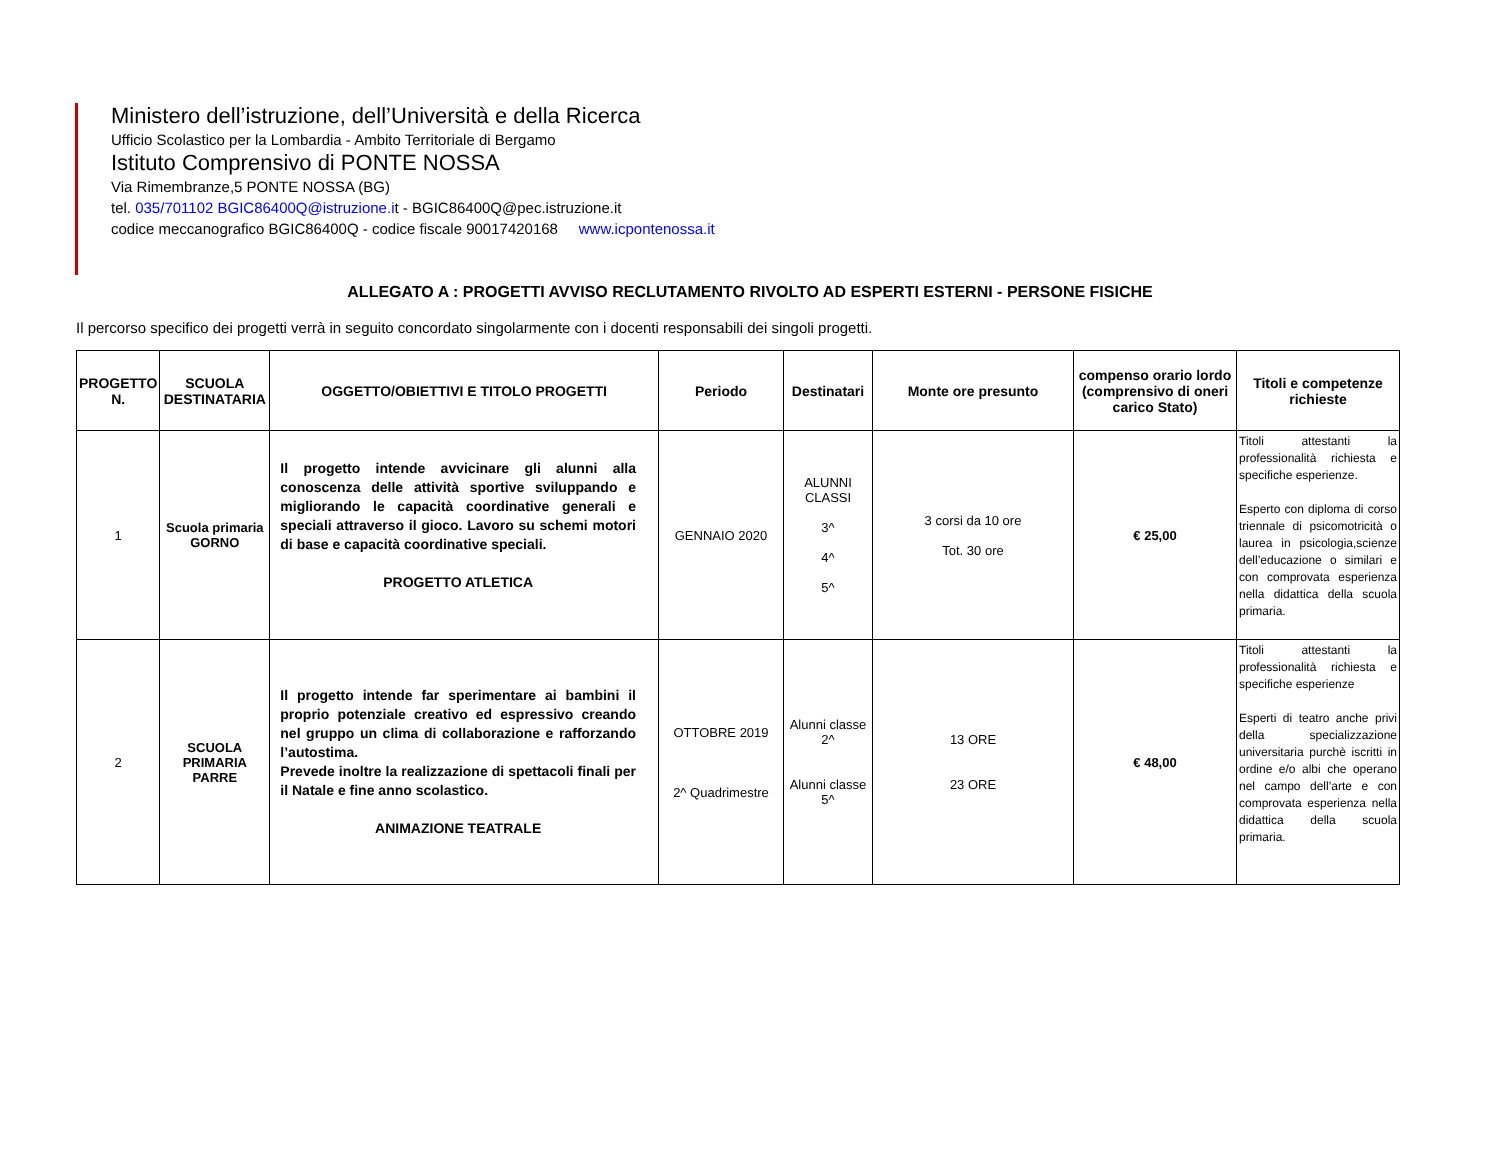Ministero dell’istruzione, dell’Università e della Ricerca
Ufficio Scolastico per la Lombardia - Ambito Territoriale di Bergamo
Istituto Comprensivo di PONTE NOSSA
Via Rimembranze,5 PONTE NOSSA (BG)
tel. 035/701102 BGIC86400Q@istruzione.it - BGIC86400Q@pec.istruzione.it
codice meccanografico BGIC86400Q - codice fiscale 90017420168 www.icpontenossa.it
ALLEGATO A : PROGETTI AVVISO RECLUTAMENTO RIVOLTO AD ESPERTI ESTERNI - PERSONE FISICHE
Il percorso specifico dei progetti verrà in seguito concordato singolarmente con i docenti responsabili dei singoli progetti.
| PROGETTO N. | SCUOLA DESTINATARIA | OGGETTO/OBIETTIVI E TITOLO PROGETTI | Periodo | Destinatari | Monte ore presunto | compenso orario lordo (comprensivo di oneri carico Stato) | Titoli e competenze richieste |
| --- | --- | --- | --- | --- | --- | --- | --- |
| 1 | Scuola primaria GORNO | Il progetto intende avvicinare gli alunni alla conoscenza delle attività sportive sviluppando e migliorando le capacità coordinative generali e speciali attraverso il gioco. Lavoro su schemi motori di base e capacità coordinative speciali. PROGETTO ATLETICA | GENNAIO 2020 | ALUNNI CLASSI 3^ 4^ 5^ | 3 corsi da 10 ore Tot. 30 ore | € 25,00 | Titoli attestanti la professionalità richiesta e specifiche esperienze. Esperto con diploma di corso triennale di psicomotricità o laurea in psicologia,scienze dell’educazione o similari e con comprovata esperienza nella didattica della scuola primaria. |
| 2 | SCUOLA PRIMARIA PARRE | Il progetto intende far sperimentare ai bambini il proprio potenziale creativo ed espressivo creando nel gruppo un clima di collaborazione e rafforzando l’autostima. Prevede inoltre la realizzazione di spettacoli finali per il Natale e fine anno scolastico. ANIMAZIONE TEATRALE | OTTOBRE 2019 2^ Quadrimestre | Alunni classe 2^ Alunni classe 5^ | 13 ORE 23 ORE | € 48,00 | Titoli attestanti la professionalità richiesta e specifiche esperienze Esperti di teatro anche privi della specializzazione universitaria purchè iscritti in ordine e/o albi che operano nel campo dell’arte e con comprovata esperienza nella didattica della scuola primaria. |